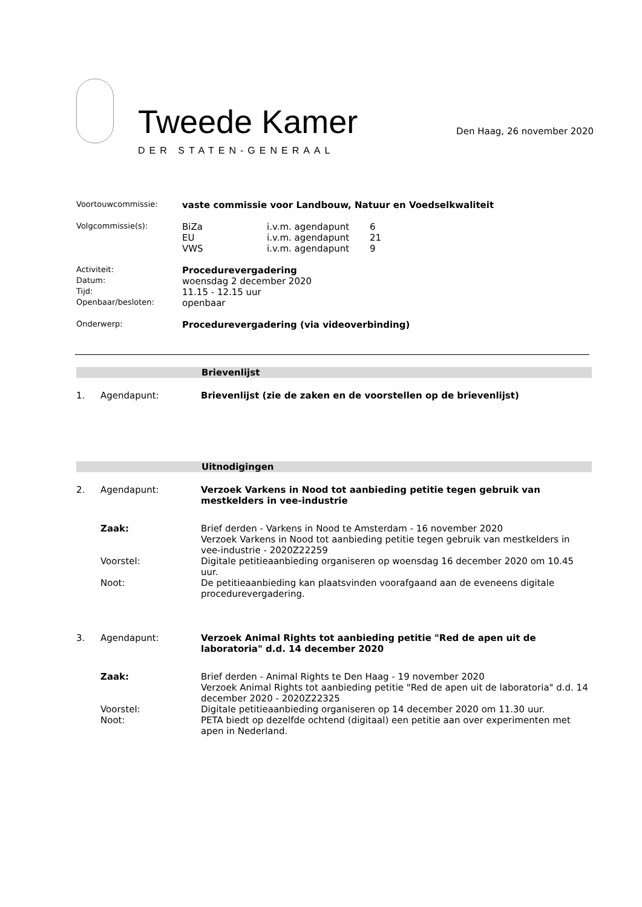Tweede Kamer
DER STATEN-GENERAAL
Den Haag, 26 november 2020
| Voortouwcommissie: | vaste commissie voor Landbouw, Natuur en Voedselkwaliteit |
| Volgcommissie(s): | / BiZa / i.v.m. agendapunt / 6 / / EU / i.v.m. agendapunt / 21 / / VWS / i.v.m. agendapunt / 9 / |
| Activiteit: | Procedurevergadering |
| Datum: | woensdag 2 december 2020 |
| Tijd: | 11.15 - 12.15 uur |
| Openbaar/besloten: | openbaar |
| Onderwerp: | Procedurevergadering (via videoverbinding) |
Brievenlijst
| 1. | Agendapunt: | Brievenlijst (zie de zaken en de voorstellen op de brievenlijst) |
Uitnodigingen
| 2. | Agendapunt: | Verzoek Varkens in Nood tot aanbieding petitie tegen gebruik van mestkelders in vee-industrie |
| | Zaak: | Brief derden - Varkens in Nood te Amsterdam - 16 november 2020 Verzoek Varkens in Nood tot aanbieding petitie tegen gebruik van mestkelders in vee-industrie - 2020Z22259 |
| | Voorstel: | Digitale petitieaanbieding organiseren op woensdag 16 december 2020 om 10.45 uur. |
| | Noot: | De petitieaanbieding kan plaatsvinden voorafgaand aan de eveneens digitale procedurevergadering. |
| 3. | Agendapunt: | Verzoek Animal Rights tot aanbieding petitie "Red de apen uit de laboratoria" d.d. 14 december 2020 |
| | Zaak: | Brief derden - Animal Rights te Den Haag - 19 november 2020 Verzoek Animal Rights tot aanbieding petitie "Red de apen uit de laboratoria" d.d. 14 december 2020 - 2020Z22325 |
| | Voorstel: | Digitale petitieaanbieding organiseren op 14 december 2020 om 11.30 uur. |
| | Noot: | PETA biedt op dezelfde ochtend (digitaal) een petitie aan over experimenten met apen in Nederland. |